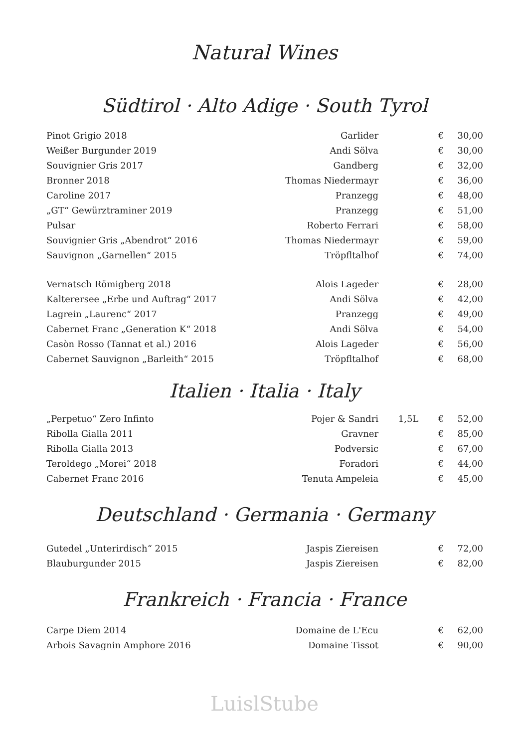Natural Wines
Südtirol · Alto Adige · South Tyrol
| Pinot Grigio 2018 | Garlider | | € | 30,00 |
| Weißer Burgunder 2019 | Andi Sölva | | € | 30,00 |
| Souvignier Gris 2017 | Gandberg | | € | 32,00 |
| Bronner 2018 | Thomas Niedermayr | | € | 36,00 |
| Caroline 2017 | Pranzegg | | € | 48,00 |
| „GT“ Gewürztraminer 2019 | Pranzegg | | € | 51,00 |
| Pulsar | Roberto Ferrari | | € | 58,00 |
| Souvignier Gris „Abendrot“ 2016 | Thomas Niedermayr | | € | 59,00 |
| Sauvignon „Garnellen“ 2015 | Tröpfltalhof | | € | 74,00 |
| Vernatsch Römigberg 2018 | Alois Lageder | | € | 28,00 |
| Kalterersee „Erbe und Auftrag“ 2017 | Andi Sölva | | € | 42,00 |
| Lagrein „Laurenc“ 2017 | Pranzegg | | € | 49,00 |
| Cabernet Franc „Generation K“ 2018 | Andi Sölva | | € | 54,00 |
| Casòn Rosso (Tannat et al.) 2016 | Alois Lageder | | € | 56,00 |
| Cabernet Sauvignon „Barleith“ 2015 | Tröpfltalhof | | € | 68,00 |
Italien · Italia · Italy
| „Perpetuo“ Zero Infinto | Pojer & Sandri | 1,5L | € | 52,00 |
| Ribolla Gialla 2011 | Gravner | | € | 85,00 |
| Ribolla Gialla 2013 | Podversic | | € | 67,00 |
| Teroldego „Morei“ 2018 | Foradori | | € | 44,00 |
| Cabernet Franc 2016 | Tenuta Ampeleia | | € | 45,00 |
Deutschland · Germania · Germany
| Gutedel „Unterirdisch“ 2015 | Jaspis Ziereisen | | € | 72,00 |
| Blauburgunder 2015 | Jaspis Ziereisen | | € | 82,00 |
Frankreich · Francia · France
| Carpe Diem 2014 | Domaine de L'Ecu | | € | 62,00 |
| Arbois Savagnin Amphore 2016 | Domaine Tissot | | € | 90,00 |
LuislStube